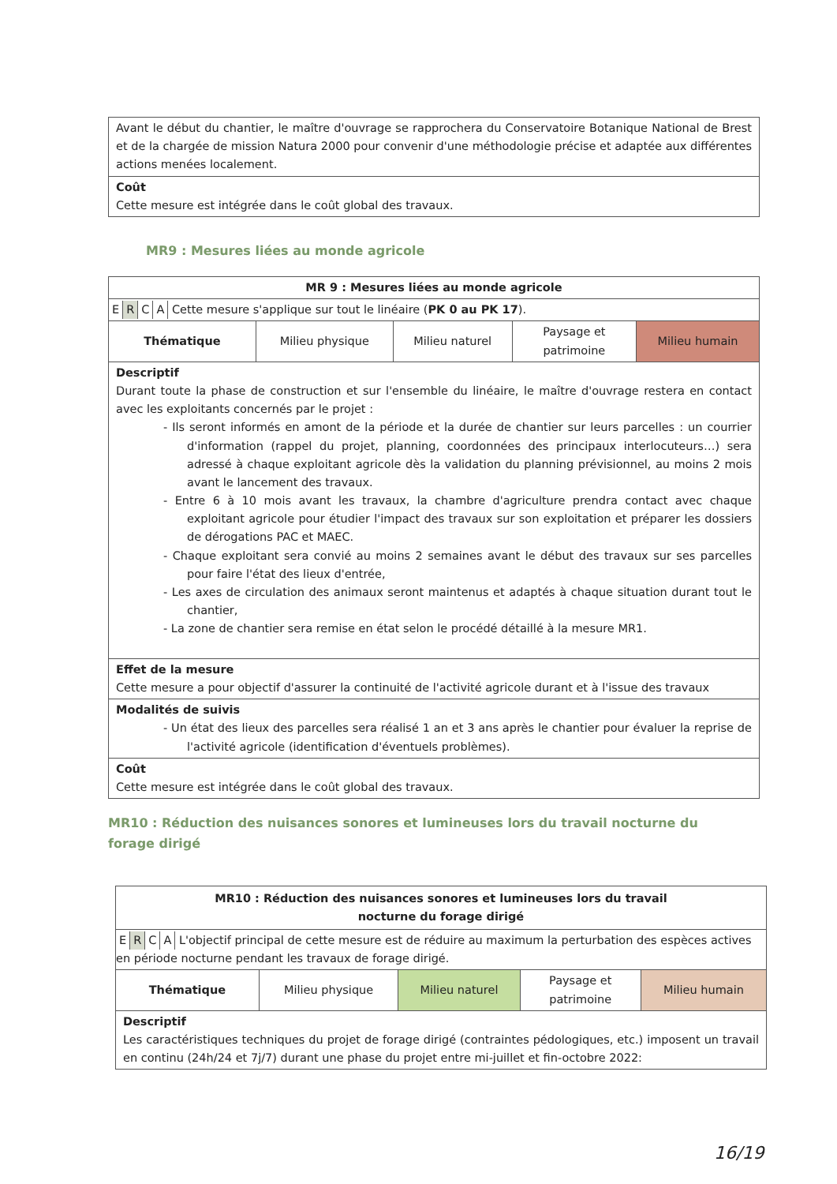| Avant le début du chantier, le maître d'ouvrage se rapprochera du Conservatoire Botanique National de Brest et de la chargée de mission Natura 2000 pour convenir d'une méthodologie précise et adaptée aux différentes actions menées localement. |
| Coût Cette mesure est intégrée dans le coût global des travaux. |
MR9 : Mesures liées au monde agricole
| MR 9 : Mesures liées au monde agricole | | | | |
| E R C A Cette mesure s'applique sur tout le linéaire ( PK 0 au PK 17 ). | | | | |
| Thématique | Milieu physique | Milieu naturel | Paysage et patrimoine | Milieu humain |
| Descriptif Durant toute la phase de construction et sur l'ensemble du linéaire, le maître d'ouvrage restera en contact avec les exploitants concernés par le projet : - Ils seront informés en amont de la période et la durée de chantier sur leurs parcelles : un courrier d'information (rappel du projet, planning, coordonnées des principaux interlocuteurs…) sera adressé à chaque exploitant agricole dès la validation du planning prévisionnel, au moins 2 mois avant le lancement des travaux. - Entre 6 à 10 mois avant les travaux, la chambre d'agriculture prendra contact avec chaque exploitant agricole pour étudier l'impact des travaux sur son exploitation et préparer les dossiers de dérogations PAC et MAEC. - Chaque exploitant sera convié au moins 2 semaines avant le début des travaux sur ses parcelles pour faire l'état des lieux d'entrée, - Les axes de circulation des animaux seront maintenus et adaptés à chaque situation durant tout le chantier, - La zone de chantier sera remise en état selon le procédé détaillé à la mesure MR1. | | | | |
| Effet de la mesure Cette mesure a pour objectif d'assurer la continuité de l'activité agricole durant et à l'issue des travaux | | | | |
| Modalités de suivis - Un état des lieux des parcelles sera réalisé 1 an et 3 ans après le chantier pour évaluer la reprise de l'activité agricole (identification d'éventuels problèmes). | | | | |
| Coût Cette mesure est intégrée dans le coût global des travaux. | | | | |
MR10 : Réduction des nuisances sonores et lumineuses lors du travail nocturne du forage dirigé
| MR10 : Réduction des nuisances sonores et lumineuses lors du travail nocturne du forage dirigé | | | | |
| E R C A L'objectif principal de cette mesure est de réduire au maximum la perturbation des espèces actives en période nocturne pendant les travaux de forage dirigé. | | | | |
| Thématique | Milieu physique | Milieu naturel | Paysage et patrimoine | Milieu humain |
| Descriptif Les caractéristiques techniques du projet de forage dirigé (contraintes pédologiques, etc.) imposent un travail en continu (24h/24 et 7j/7) durant une phase du projet entre mi-juillet et fin-octobre 2022: | | | | |
16/19